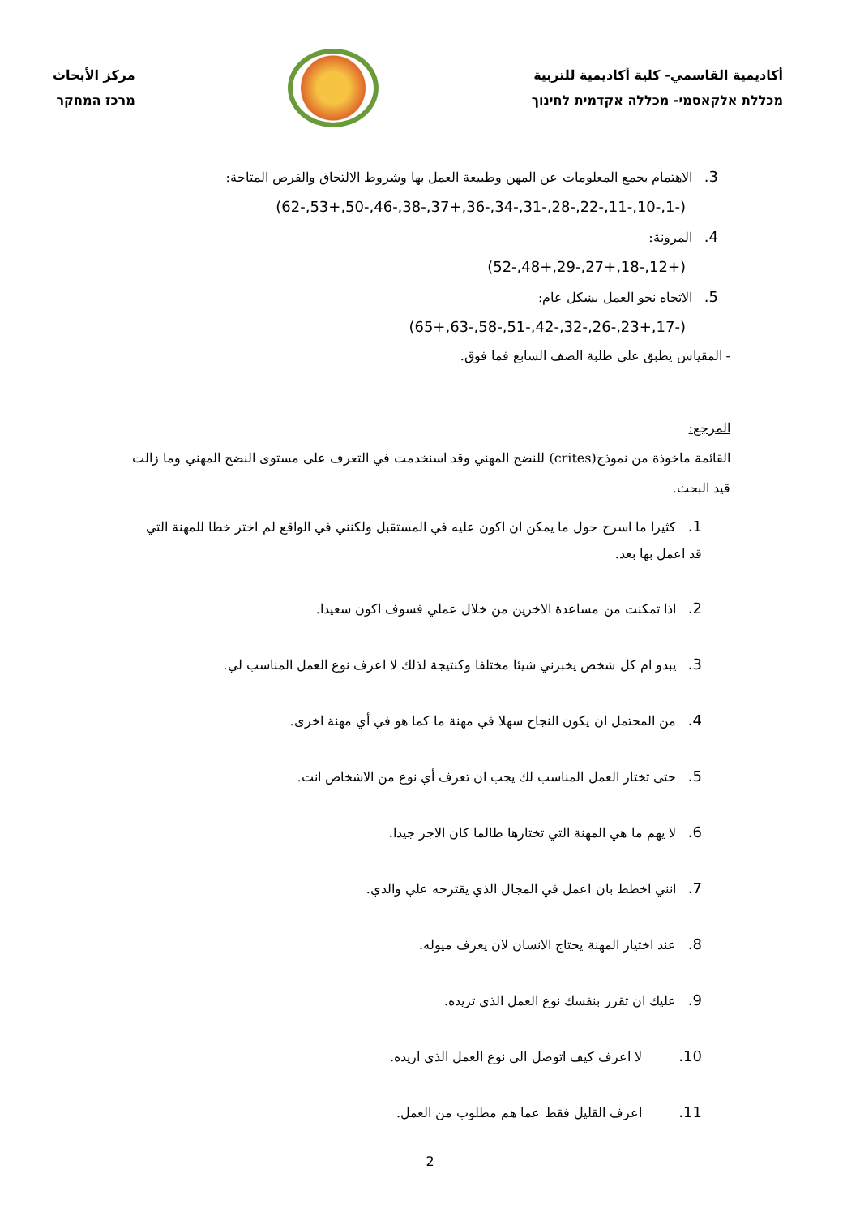أكاديمية القاسمي- كلية أكاديمية للتربية
מכללת אלקאסמי- מכללה אקדמית לחינוך
مركز الأبحاث
מרכז המחקר
3. الاهتمام بجمع المعلومات عن المهن وطبيعة العمل بها وشروط الالتحاق والفرص المتاحة:
(62-,53+,50-,46-,38-,37+,36-,34-,31-,28-,22-,11-,10-,1-)
4. المرونة:
(52-,48+,29-,27+,18-,12+)
5. الاتجاه نحو العمل بشكل عام:
(65+,63-,58-,51-,42-,32-,26-,23+,17-)
- المقياس يطبق على طلبة الصف السابع فما فوق.
المرجع:
القائمة ماخوذة من نموذج(crites) للنضج المهني وقد اسنخدمت في التعرف على مستوى النضج المهني وما زالت قيد البحث.
1. كثيرا ما اسرح حول ما يمكن ان اكون عليه في المستقبل ولكنني في الواقع لم اختر خطا للمهنة التي قد اعمل بها بعد.
2. اذا تمكنت من مساعدة الاخرين من خلال عملي فسوف اكون سعيدا.
3. يبدو ام كل شخص يخبرني شيئا مختلفا وكنتيجة لذلك لا اعرف نوع العمل المناسب لي.
4. من المحتمل ان يكون النجاح سهلا في مهنة ما كما هو في أي مهنة اخرى.
5. حتى تختار العمل المناسب لك يجب ان تعرف أي نوع من الاشخاص انت.
6. لا يهم ما هي المهنة التي تختارها طالما كان الاجر جيدا.
7. انني اخطط بان اعمل في المجال الذي يقترحه علي والدي.
8. عند اختيار المهنة يحتاج الانسان لان يعرف ميوله.
9. عليك ان تقرر بنفسك نوع العمل الذي تريده.
10. لا اعرف كيف اتوصل الى نوع العمل الذي اريده.
11. اعرف القليل فقط عما هم مطلوب من العمل.
2